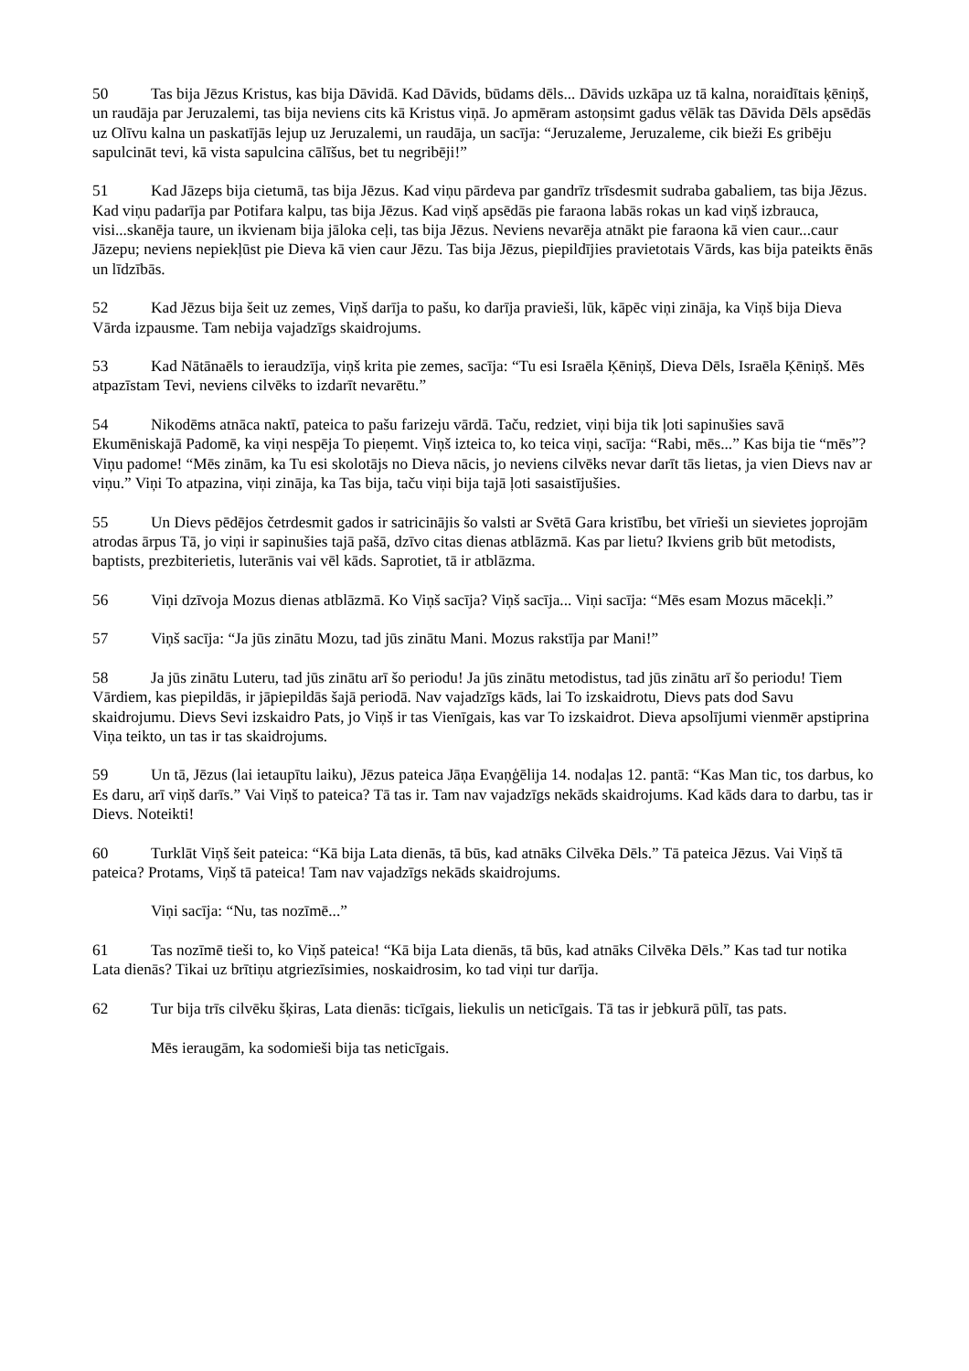50 Tas bija Jēzus Kristus, kas bija Dāvidā. Kad Dāvids, būdams dēls... Dāvids uzkāpa uz tā kalna, noraidītais ķēniņš, un raudāja par Jeruzalemi, tas bija neviens cits kā Kristus viņā. Jo apmēram astoņsimt gadus vēlāk tas Dāvida Dēls apsēdās uz Olīvu kalna un paskatījās lejup uz Jeruzalemi, un raudāja, un sacīja: “Jeruzaleme, Jeruzaleme, cik bieži Es gribēju sapulcināt tevi, kā vista sapulcina cālīšus, bet tu negribēji!”
51 Kad Jāzeps bija cietumā, tas bija Jēzus. Kad viņu pārdeva par gandrīz trīsdesmit sudraba gabaliem, tas bija Jēzus. Kad viņu padarīja par Potifara kalpu, tas bija Jēzus. Kad viņš apsēdās pie faraona labās rokas un kad viņš izbrauca, visi...skanēja taure, un ikvienam bija jāloka ceļi, tas bija Jēzus. Neviens nevarēja atnākt pie faraona kā vien caur...caur Jāzepu; neviens nepiekļūst pie Dieva kā vien caur Jēzu. Tas bija Jēzus, piepildījies pravietotais Vārds, kas bija pateikts ēnās un līdzībās.
52 Kad Jēzus bija šeit uz zemes, Viņš darīja to pašu, ko darīja pravieši, lūk, kāpēc viņi zināja, ka Viņš bija Dieva Vārda izpausme. Tam nebija vajadzīgs skaidrojums.
53 Kad Nātānaēls to ieraudzīja, viņš krita pie zemes, sacīja: “Tu esi Israēla Ķēniņš, Dieva Dēls, Israēla Ķēniņš. Mēs atpazīstam Tevi, neviens cilvēks to izdarīt nevarētu.”
54 Nikodēms atnāca naktī, pateica to pašu farizeju vārdā. Taču, redziet, viņi bija tik ļoti sapinušies savā Ekumēniskajā Padomē, ka viņi nespēja To pieņemt. Viņš izteica to, ko teica viņi, sacīja: “Rabi, mēs...” Kas bija tie “mēs”? Viņu padome! “Mēs zinām, ka Tu esi skolotājs no Dieva nācis, jo neviens cilvēks nevar darīt tās lietas, ja vien Dievs nav ar viņu.” Viņi To atpazina, viņi zināja, ka Tas bija, taču viņi bija tajā ļoti sasaistījušies.
55 Un Dievs pēdējos četrdesmit gados ir satricinājis šo valsti ar Svētā Gara kristību, bet vīrieši un sievietes joprojām atrodas ārpus Tā, jo viņi ir sapinušies tajā pašā, dzīvo citas dienas atblāzmā. Kas par lietu? Ikviens grib būt metodists, baptists, prezbiterietis, luterānis vai vēl kāds. Saprotiet, tā ir atblāzma.
56 Viņi dzīvoja Mozus dienas atblāzmā. Ko Viņš sacīja? Viņš sacīja... Viņi sacīja: “Mēs esam Mozus mācekļi.”
57 Viņš sacīja: “Ja jūs zinātu Mozu, tad jūs zinātu Mani. Mozus rakstīja par Mani!”
58 Ja jūs zinātu Luteru, tad jūs zinātu arī šo periodu! Ja jūs zinātu metodistus, tad jūs zinātu arī šo periodu! Tiem Vārdiem, kas piepildās, ir jāpiepildās šajā periodā. Nav vajadzīgs kāds, lai To izskaidrotu, Dievs pats dod Savu skaidrojumu. Dievs Sevi izskaidro Pats, jo Viņš ir tas Vienīgais, kas var To izskaidrot. Dieva apsolījumi vienmēr apstiprina Viņa teikto, un tas ir tas skaidrojums.
59 Un tā, Jēzus (lai ietaupītu laiku), Jēzus pateica Jāņa Evaņģēlija 14. nodaļas 12. pantā: “Kas Man tic, tos darbus, ko Es daru, arī viņš darīs.” Vai Viņš to pateica? Tā tas ir. Tam nav vajadzīgs nekāds skaidrojums. Kad kāds dara to darbu, tas ir Dievs. Noteikti!
60 Turklāt Viņš šeit pateica: “Kā bija Lata dienās, tā būs, kad atnāks Cilvēka Dēls.” Tā pateica Jēzus. Vai Viņš tā pateica? Protams, Viņš tā pateica! Tam nav vajadzīgs nekāds skaidrojums.
Viņi sacīja: “Nu, tas nozīmē...”
61 Tas nozīmē tieši to, ko Viņš pateica! “Kā bija Lata dienās, tā būs, kad atnāks Cilvēka Dēls.” Kas tad tur notika Lata dienās? Tikai uz brītiņu atgriezīsimies, noskaidrosim, ko tad viņi tur darīja.
62 Tur bija trīs cilvēku šķiras, Lata dienās: ticīgais, liekulis un neticīgais. Tā tas ir jebkurā pūlī, tas pats.
Mēs ieraugām, ka sodomieši bija tas neticīgais.